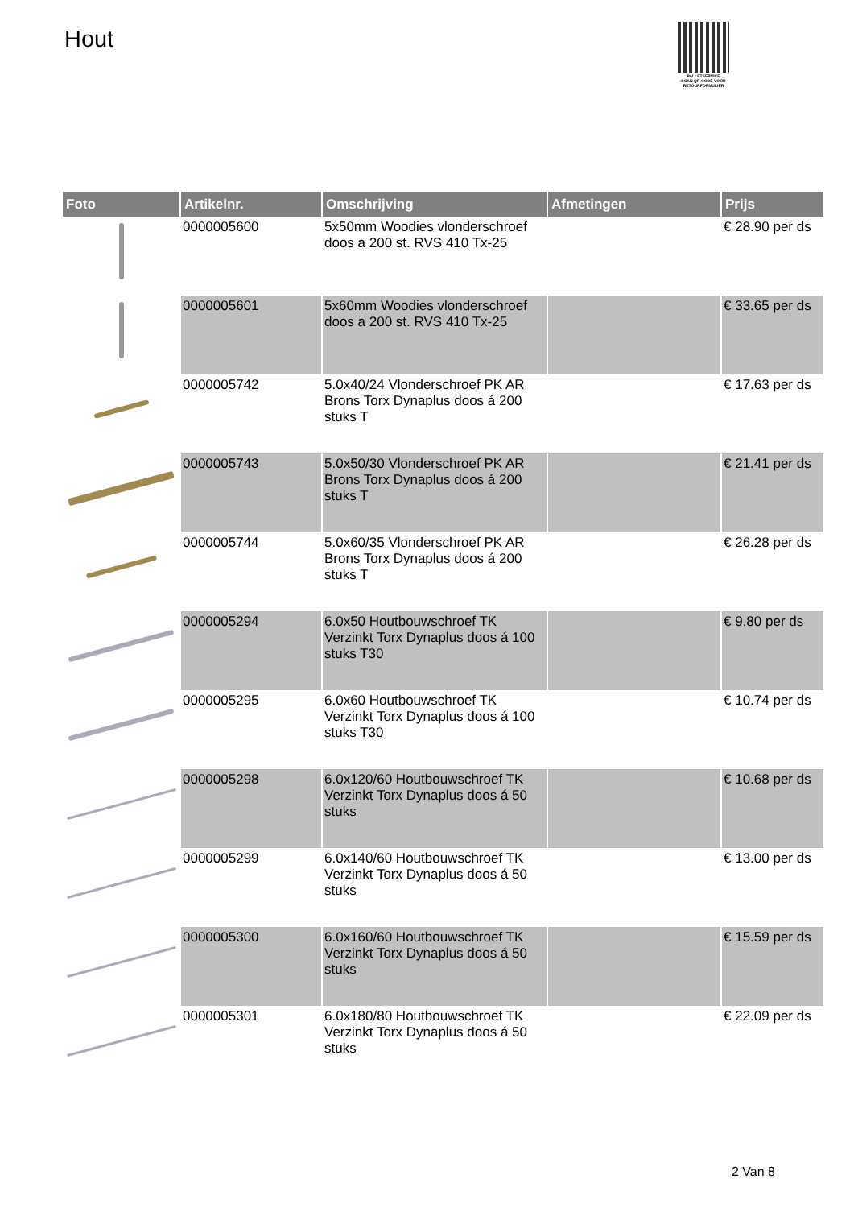Hout
PALLETSERVICE
SCAN QR-CODE VOOR RETOURFORMULIER
| Foto | Artikelnr. | Omschrijving | Afmetingen | Prijs |
| --- | --- | --- | --- | --- |
| | 0000005600 | 5x50mm Woodies vlonderschroef doos a 200 st. RVS 410 Tx-25 | | € 28.90 per ds |
| | 0000005601 | 5x60mm Woodies vlonderschroef doos a 200 st. RVS 410 Tx-25 | | € 33.65 per ds |
| | 0000005742 | 5.0x40/24 Vlonderschroef PK AR Brons Torx Dynaplus doos á 200 stuks T | | € 17.63 per ds |
| | 0000005743 | 5.0x50/30 Vlonderschroef PK AR Brons Torx Dynaplus doos á 200 stuks T | | € 21.41 per ds |
| | 0000005744 | 5.0x60/35 Vlonderschroef PK AR Brons Torx Dynaplus doos á 200 stuks T | | € 26.28 per ds |
| | 0000005294 | 6.0x50 Houtbouwschroef TK Verzinkt Torx Dynaplus doos á 100 stuks T30 | | € 9.80 per ds |
| | 0000005295 | 6.0x60 Houtbouwschroef TK Verzinkt Torx Dynaplus doos á 100 stuks T30 | | € 10.74 per ds |
| | 0000005298 | 6.0x120/60 Houtbouwschroef TK Verzinkt Torx Dynaplus doos á 50 stuks | | € 10.68 per ds |
| | 0000005299 | 6.0x140/60 Houtbouwschroef TK Verzinkt Torx Dynaplus doos á 50 stuks | | € 13.00 per ds |
| | 0000005300 | 6.0x160/60 Houtbouwschroef TK Verzinkt Torx Dynaplus doos á 50 stuks | | € 15.59 per ds |
| | 0000005301 | 6.0x180/80 Houtbouwschroef TK Verzinkt Torx Dynaplus doos á 50 stuks | | € 22.09 per ds |
2 Van 8